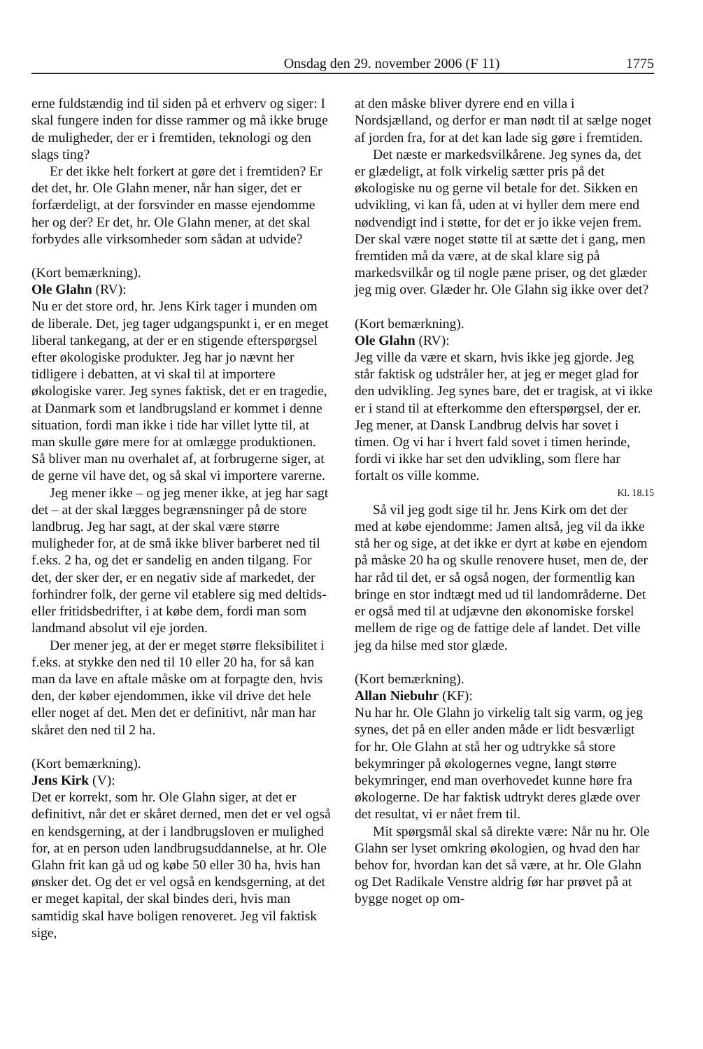Onsdag den 29. november 2006 (F 11) 1775
erne fuldstændig ind til siden på et erhverv og siger: I skal fungere inden for disse rammer og må ikke bruge de muligheder, der er i fremtiden, teknologi og den slags ting?
Er det ikke helt forkert at gøre det i fremtiden? Er det det, hr. Ole Glahn mener, når han siger, det er forfærdeligt, at der forsvinder en masse ejendomme her og der? Er det, hr. Ole Glahn mener, at det skal forbydes alle virksomheder som sådan at udvide?
(Kort bemærkning).
Ole Glahn (RV):
Nu er det store ord, hr. Jens Kirk tager i munden om de liberale. Det, jeg tager udgangspunkt i, er en meget liberal tankegang, at der er en stigende efterspørgsel efter økologiske produkter. Jeg har jo nævnt her tidligere i debatten, at vi skal til at importere økologiske varer. Jeg synes faktisk, det er en tragedie, at Danmark som et landbrugsland er kommet i denne situation, fordi man ikke i tide har villet lytte til, at man skulle gøre mere for at omlægge produktionen. Så bliver man nu overhalet af, at forbrugerne siger, at de gerne vil have det, og så skal vi importere varerne.
Jeg mener ikke – og jeg mener ikke, at jeg har sagt det – at der skal lægges begrænsninger på de store landbrug. Jeg har sagt, at der skal være større muligheder for, at de små ikke bliver barberet ned til f.eks. 2 ha, og det er sandelig en anden tilgang. For det, der sker der, er en negativ side af markedet, der forhindrer folk, der gerne vil etablere sig med deltids- eller fritidsbedrifter, i at købe dem, fordi man som landmand absolut vil eje jorden.
Der mener jeg, at der er meget større fleksibilitet i f.eks. at stykke den ned til 10 eller 20 ha, for så kan man da lave en aftale måske om at forpagte den, hvis den, der køber ejendommen, ikke vil drive det hele eller noget af det. Men det er definitivt, når man har skåret den ned til 2 ha.
(Kort bemærkning).
Jens Kirk (V):
Det er korrekt, som hr. Ole Glahn siger, at det er definitivt, når det er skåret derned, men det er vel også en kendsgerning, at der i landbrugsloven er mulighed for, at en person uden landbrugsuddannelse, at hr. Ole Glahn frit kan gå ud og købe 50 eller 30 ha, hvis han ønsker det. Og det er vel også en kendsgerning, at det er meget kapital, der skal bindes deri, hvis man samtidig skal have boligen renoveret. Jeg vil faktisk sige,
at den måske bliver dyrere end en villa i Nordsjælland, og derfor er man nødt til at sælge noget af jorden fra, for at det kan lade sig gøre i fremtiden.
Det næste er markedsvilkårene. Jeg synes da, det er glædeligt, at folk virkelig sætter pris på det økologiske nu og gerne vil betale for det. Sikken en udvikling, vi kan få, uden at vi hyller dem mere end nødvendigt ind i støtte, for det er jo ikke vejen frem. Der skal være noget støtte til at sætte det i gang, men fremtiden må da være, at de skal klare sig på markedsvilkår og til nogle pæne priser, og det glæder jeg mig over. Glæder hr. Ole Glahn sig ikke over det?
(Kort bemærkning).
Ole Glahn (RV):
Jeg ville da være et skarn, hvis ikke jeg gjorde. Jeg står faktisk og udstråler her, at jeg er meget glad for den udvikling. Jeg synes bare, det er tragisk, at vi ikke er i stand til at efterkomme den efterspørgsel, der er. Jeg mener, at Dansk Landbrug delvis har sovet i timen. Og vi har i hvert fald sovet i timen herinde, fordi vi ikke har set den udvikling, som flere har fortalt os ville komme.
Kl. 18.15
Så vil jeg godt sige til hr. Jens Kirk om det der med at købe ejendomme: Jamen altså, jeg vil da ikke stå her og sige, at det ikke er dyrt at købe en ejendom på måske 20 ha og skulle renovere huset, men de, der har råd til det, er så også nogen, der formentlig kan bringe en stor indtægt med ud til landområderne. Det er også med til at udjævne den økonomiske forskel mellem de rige og de fattige dele af landet. Det ville jeg da hilse med stor glæde.
(Kort bemærkning).
Allan Niebuhr (KF):
Nu har hr. Ole Glahn jo virkelig talt sig varm, og jeg synes, det på en eller anden måde er lidt besværligt for hr. Ole Glahn at stå her og udtrykke så store bekymringer på økologernes vegne, langt større bekymringer, end man overhovedet kunne høre fra økologerne. De har faktisk udtrykt deres glæde over det resultat, vi er nået frem til.
Mit spørgsmål skal så direkte være: Når nu hr. Ole Glahn ser lyset omkring økologien, og hvad den har behov for, hvordan kan det så være, at hr. Ole Glahn og Det Radikale Venstre aldrig før har prøvet på at bygge noget op om-